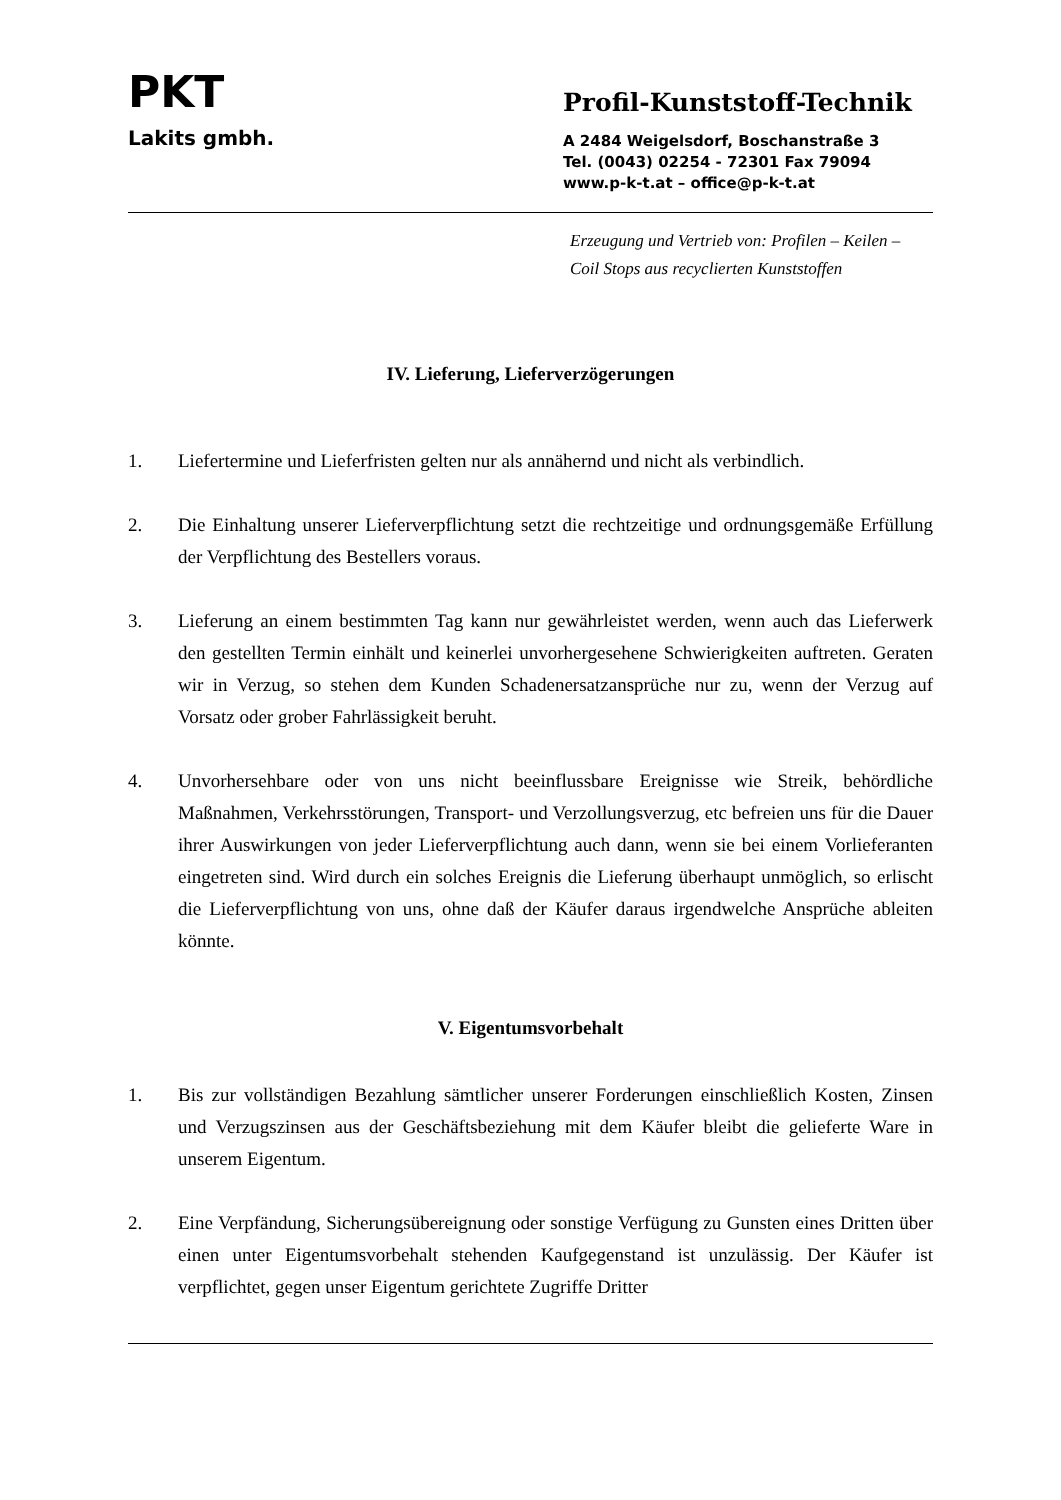PKT
Lakits gmbh.
Profil-Kunststoff-Technik
A 2484 Weigelsdorf, Boschanstraße 3
Tel. (0043) 02254 - 72301 Fax 79094
www.p-k-t.at – office@p-k-t.at
Erzeugung und Vertrieb von: Profilen – Keilen –
Coil Stops aus recyclierten Kunststoffen
IV. Lieferung, Lieferverzögerungen
1. Liefertermine und Lieferfristen gelten nur als annähernd und nicht als verbindlich.
2. Die Einhaltung unserer Lieferverpflichtung setzt die rechtzeitige und ordnungsgemäße Erfüllung der Verpflichtung des Bestellers voraus.
3. Lieferung an einem bestimmten Tag kann nur gewährleistet werden, wenn auch das Lieferwerk den gestellten Termin einhält und keinerlei unvorhergesehene Schwierigkeiten auftreten. Geraten wir in Verzug, so stehen dem Kunden Schadenersatzansprüche nur zu, wenn der Verzug auf Vorsatz oder grober Fahrlässigkeit beruht.
4. Unvorhersehbare oder von uns nicht beeinflussbare Ereignisse wie Streik, behördliche Maßnahmen, Verkehrsstörungen, Transport- und Verzollungsverzug, etc befreien uns für die Dauer ihrer Auswirkungen von jeder Lieferverpflichtung auch dann, wenn sie bei einem Vorlieferanten eingetreten sind. Wird durch ein solches Ereignis die Lieferung überhaupt unmöglich, so erlischt die Lieferverpflichtung von uns, ohne daß der Käufer daraus irgendwelche Ansprüche ableiten könnte.
V. Eigentumsvorbehalt
1. Bis zur vollständigen Bezahlung sämtlicher unserer Forderungen einschließlich Kosten, Zinsen und Verzugszinsen aus der Geschäftsbeziehung mit dem Käufer bleibt die gelieferte Ware in unserem Eigentum.
2. Eine Verpfändung, Sicherungsübereignung oder sonstige Verfügung zu Gunsten eines Dritten über einen unter Eigentumsvorbehalt stehenden Kaufgegenstand ist unzulässig. Der Käufer ist verpflichtet, gegen unser Eigentum gerichtete Zugriffe Dritter